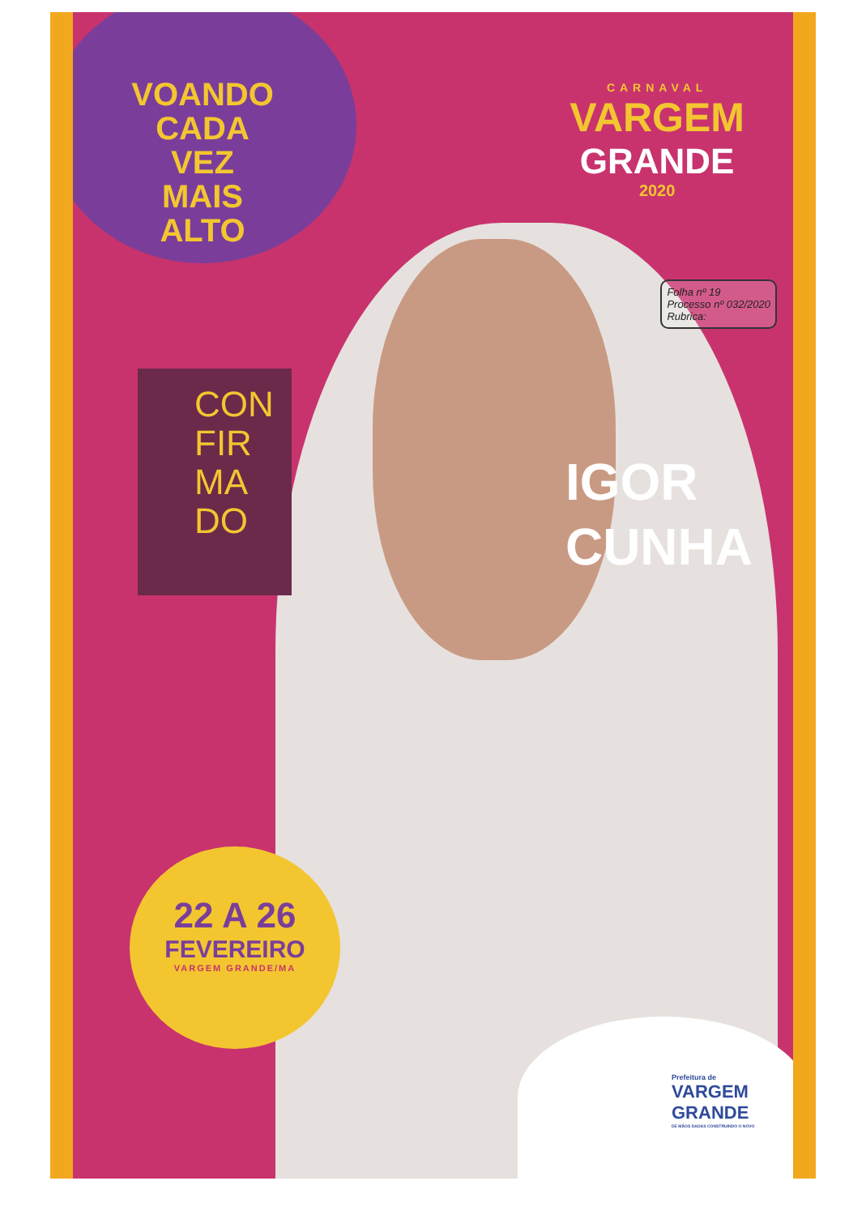VOANDO
CADA VEZ
MAIS
ALTO
CARNAVAL
VARGEM
GRANDE
2020
CON
FIR
MA
DO
Folha nº 19
Processo nº 032/2020
Rubrica:
IGOR
CUNHA
22 A 26
FEVEREIRO
VARGEM GRANDE/MA
Prefeitura de
VARGEM
GRANDE
DE MÃOS DADAS CONSTRUINDO O NOVO